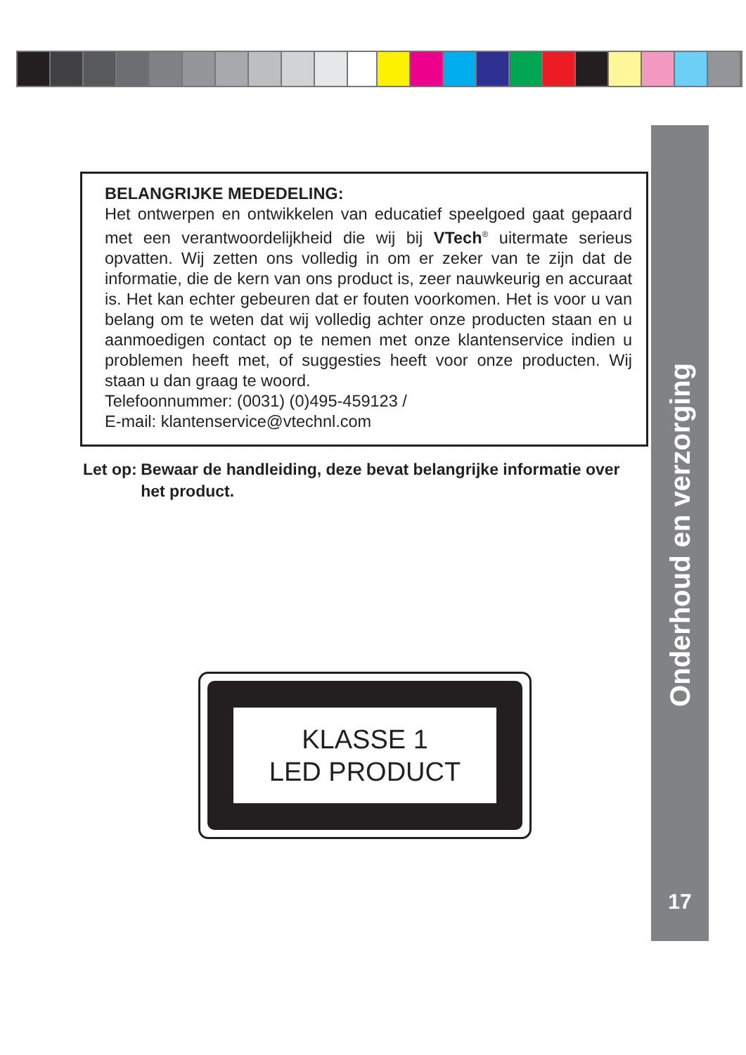BELANGRIJKE MEDEDELING:
Het ontwerpen en ontwikkelen van educatief speelgoed gaat gepaard met een verantwoordelijkheid die wij bij VTech<sup>®</sup> uitermate serieus opvatten. Wij zetten ons volledig in om er zeker van te zijn dat de informatie, die de kern van ons product is, zeer nauwkeurig en accuraat is. Het kan echter gebeuren dat er fouten voorkomen. Het is voor u van belang om te weten dat wij volledig achter onze producten staan en u aanmoedigen contact op te nemen met onze klantenservice indien u problemen heeft met, of suggesties heeft voor onze producten. Wij staan u dan graag te woord.
Telefoonnummer: (0031) (0)495-459123 /
E-mail: klantenservice@vtechnl.com
Let op: Bewaar de handleiding, deze bevat belangrijke informatie over het product.
KLASSE 1
LED PRODUCT
Onderhoud en verzorging
17